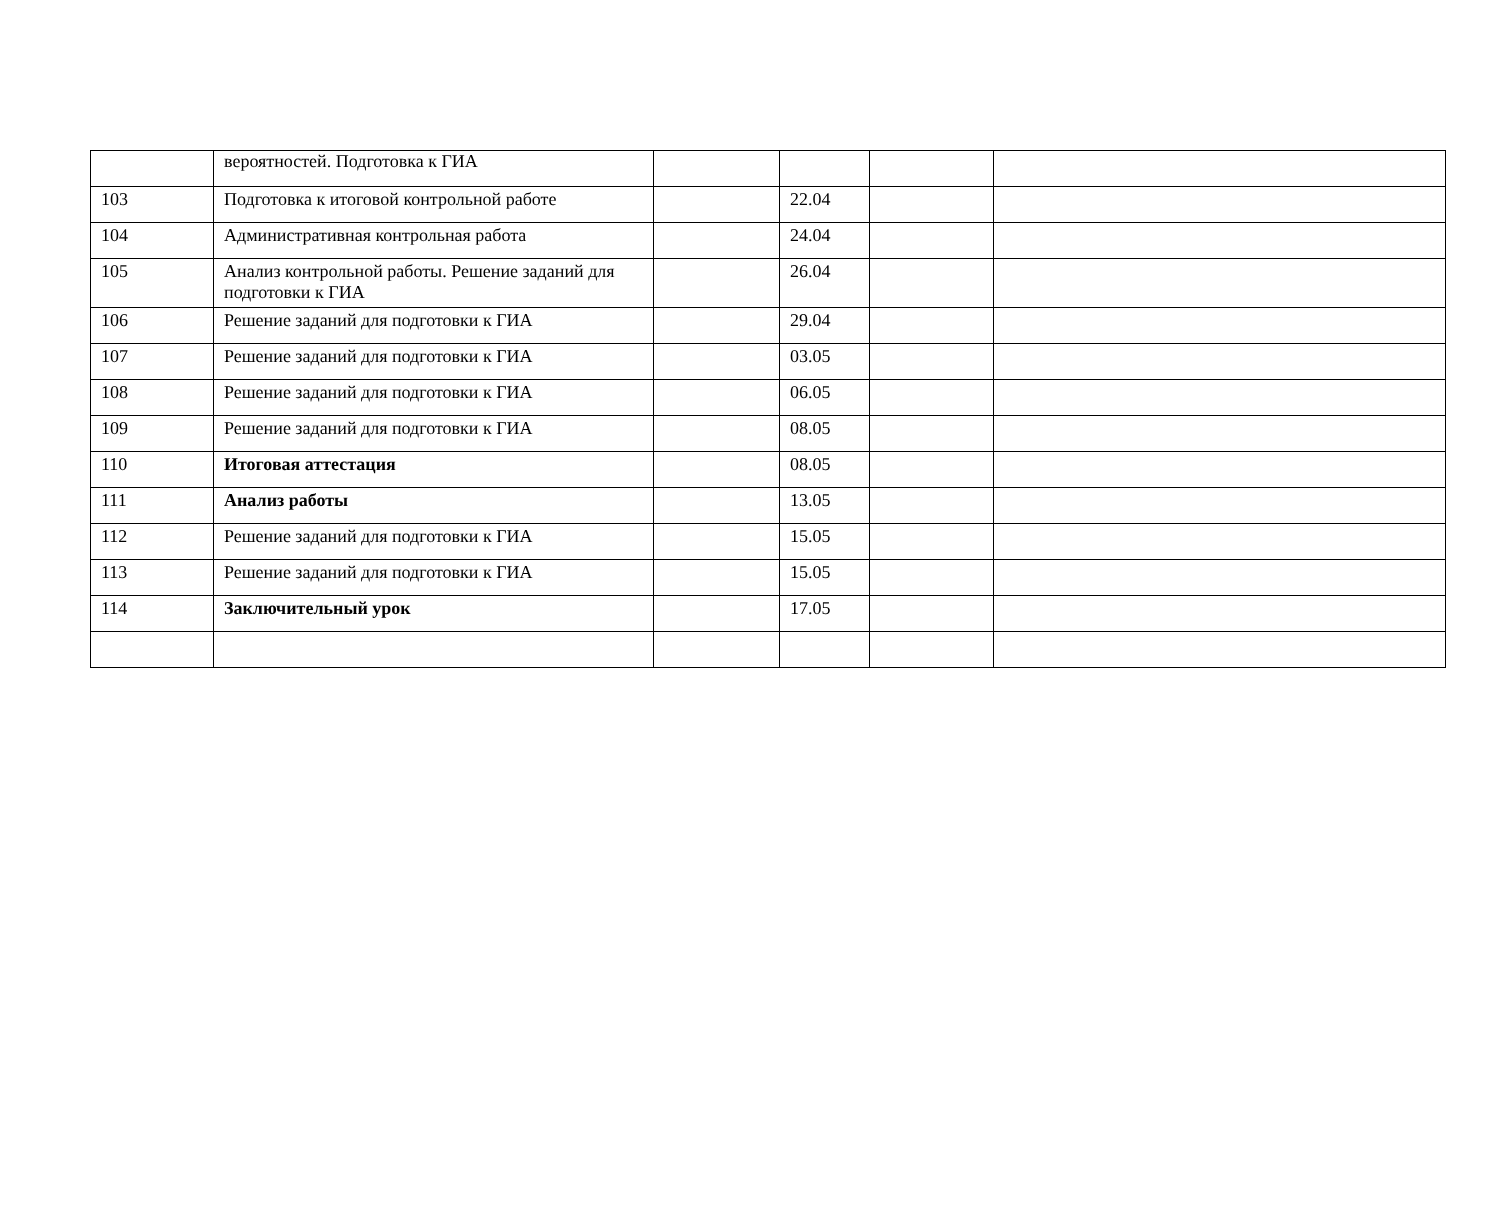| | вероятностей. Подготовка к ГИА | | | | |
| 103 | Подготовка к итоговой контрольной работе | | 22.04 | | |
| 104 | Административная контрольная работа | | 24.04 | | |
| 105 | Анализ контрольной работы. Решение заданий для подготовки к ГИА | | 26.04 | | |
| 106 | Решение заданий для подготовки к ГИА | | 29.04 | | |
| 107 | Решение заданий для подготовки к ГИА | | 03.05 | | |
| 108 | Решение заданий для подготовки к ГИА | | 06.05 | | |
| 109 | Решение заданий для подготовки к ГИА | | 08.05 | | |
| 110 | Итоговая аттестация | | 08.05 | | |
| 111 | Анализ работы | | 13.05 | | |
| 112 | Решение заданий для подготовки к ГИА | | 15.05 | | |
| 113 | Решение заданий для подготовки к ГИА | | 15.05 | | |
| 114 | Заключительный урок | | 17.05 | | |